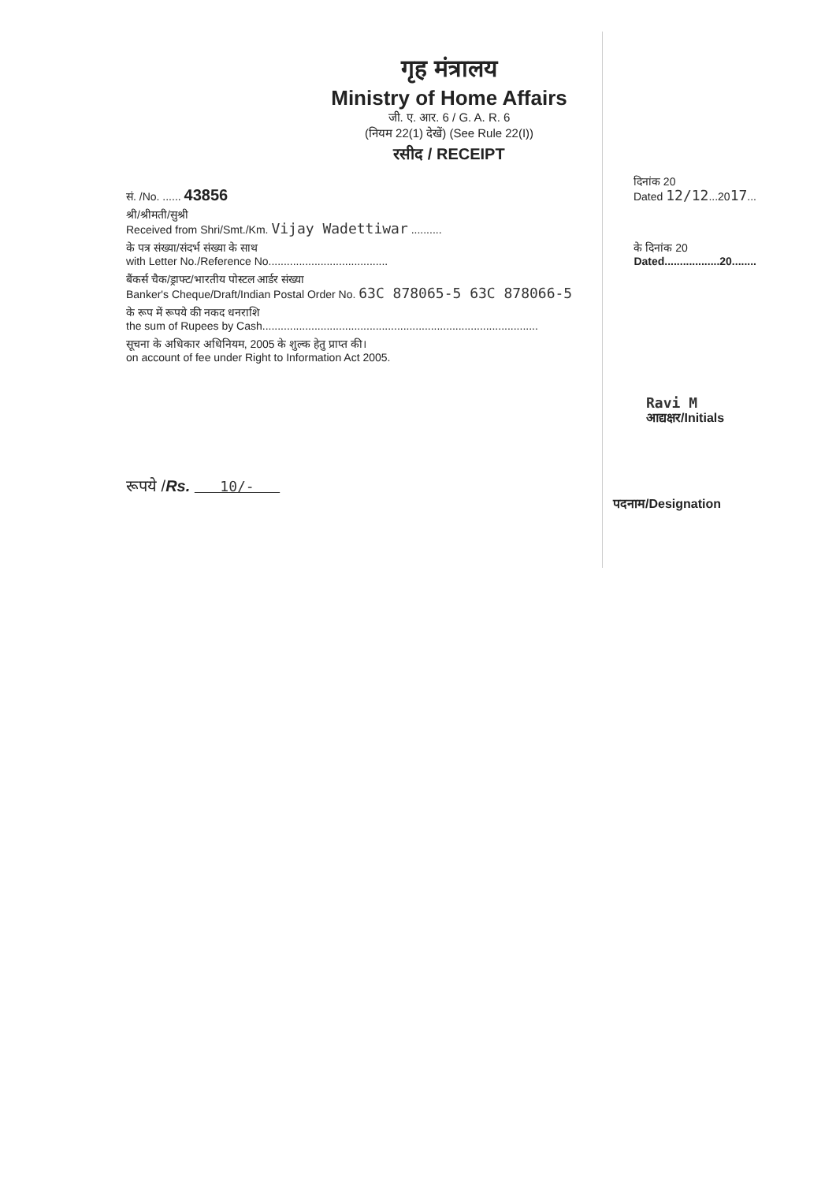गृह मंत्रालय
Ministry of Home Affairs
जी. ए. आर. 6 / G. A. R. 6
(नियम 22(1) देखें) (See Rule 22(I))
रसीद / RECEIPT
सं. /No. ...... 43856
दिनांक 20
Dated 12/12...2017...
श्री/श्रीमती/सुश्री
Received from Shri/Smt./Km. Vijay Wadettiwar ..........
के पत्र संख्या/संदर्भ संख्या के साथ
with Letter No./Reference No.......................................
के दिनांक 20
Dated..................20........
बैंकर्स चैक/ड्राफ्ट/भारतीय पोस्टल आर्डर संख्या
Banker's Cheque/Draft/Indian Postal Order No. 63C 878065-5 63C 878066-5
के रूप में रूपये की नकद धनराशि
the sum of Rupees by Cash..........................................................................................
सूचना के अधिकार अधिनियम, 2005 के शुल्क हेतु प्राप्त की।
on account of fee under Right to Information Act 2005.
Ravi M
आद्यक्षर/Initials
रूपये /Rs. 10/-
पदनाम/Designation